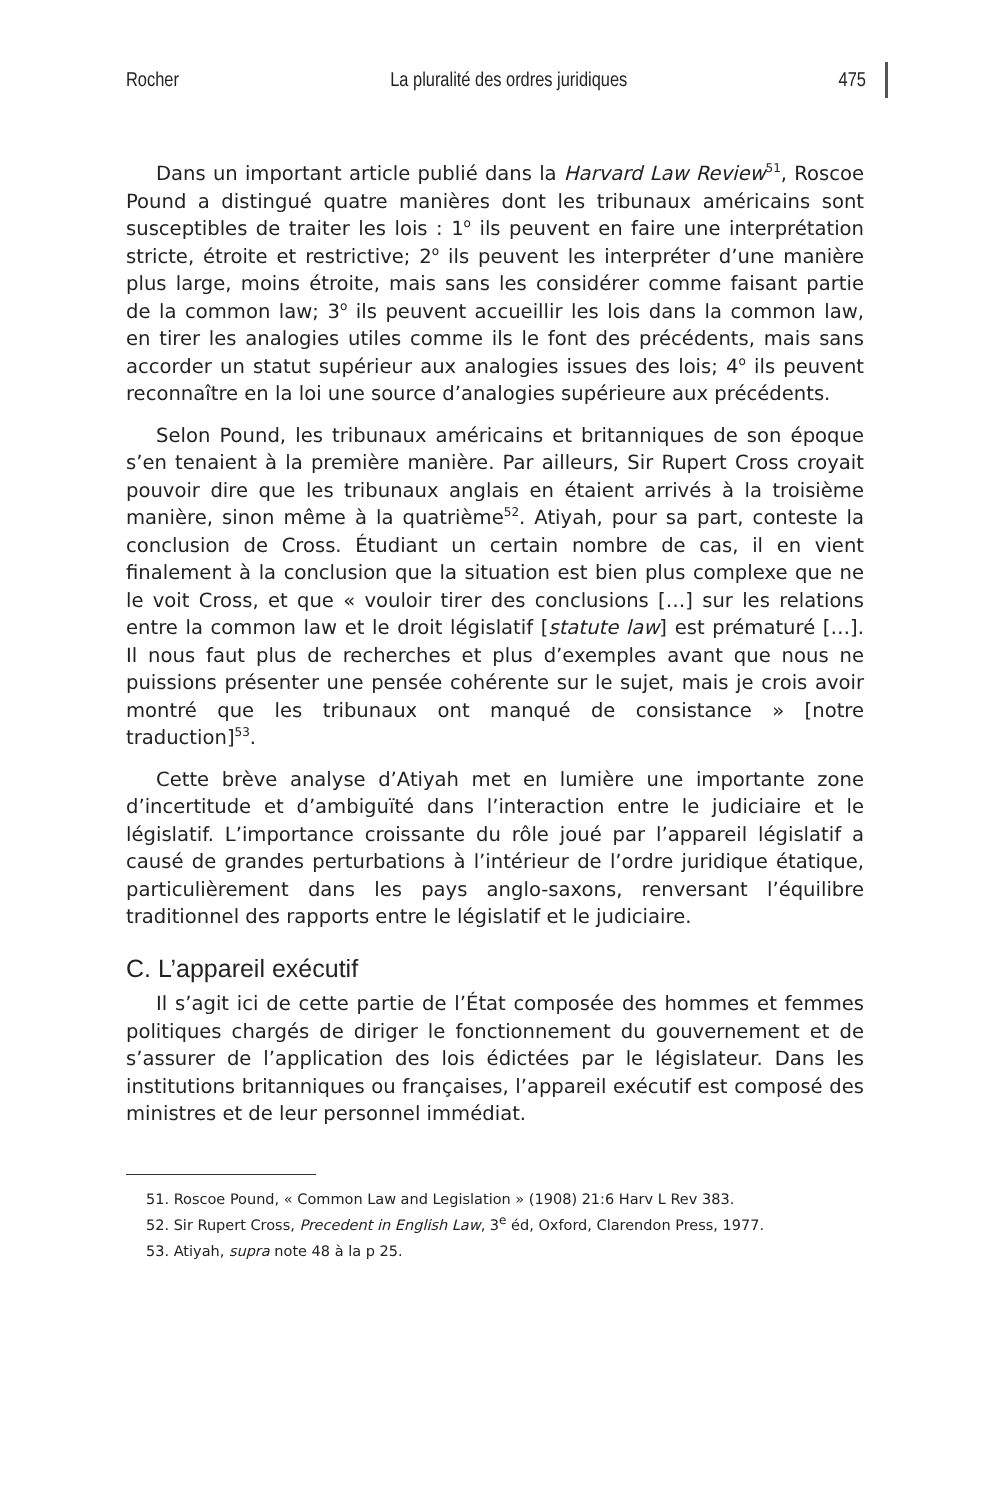Rocher La pluralité des ordres juridiques 475
Dans un important article publié dans la Harvard Law Review<sup>51</sup>, Roscoe Pound a distingué quatre manières dont les tribunaux américains sont susceptibles de traiter les lois : 1<sup>o</sup> ils peuvent en faire une interprétation stricte, étroite et restrictive; 2<sup>o</sup> ils peuvent les interpréter d’une manière plus large, moins étroite, mais sans les considérer comme faisant partie de la common law; 3<sup>o</sup> ils peuvent accueillir les lois dans la common law, en tirer les analogies utiles comme ils le font des précédents, mais sans accorder un statut supérieur aux analogies issues des lois; 4<sup>o</sup> ils peuvent reconnaître en la loi une source d’analogies supérieure aux précédents.
Selon Pound, les tribunaux américains et britanniques de son époque s’en tenaient à la première manière. Par ailleurs, Sir Rupert Cross croyait pouvoir dire que les tribunaux anglais en étaient arrivés à la troisième manière, sinon même à la quatrième<sup>52</sup>. Atiyah, pour sa part, conteste la conclusion de Cross. Étudiant un certain nombre de cas, il en vient finalement à la conclusion que la situation est bien plus complexe que ne le voit Cross, et que « vouloir tirer des conclusions […] sur les relations entre la common law et le droit législatif [statute law] est prématuré […]. Il nous faut plus de recherches et plus d’exemples avant que nous ne puissions présenter une pensée cohérente sur le sujet, mais je crois avoir montré que les tribunaux ont manqué de consistance » [notre traduction]<sup>53</sup>.
Cette brève analyse d’Atiyah met en lumière une importante zone d’incertitude et d’ambiguïté dans l’interaction entre le judiciaire et le législatif. L’importance croissante du rôle joué par l’appareil législatif a causé de grandes perturbations à l’intérieur de l’ordre juridique étatique, particulièrement dans les pays anglo-saxons, renversant l’équilibre traditionnel des rapports entre le législatif et le judiciaire.
C. L’appareil exécutif
Il s’agit ici de cette partie de l’État composée des hommes et femmes politiques chargés de diriger le fonctionnement du gouvernement et de s’assurer de l’application des lois édictées par le législateur. Dans les institutions britanniques ou françaises, l’appareil exécutif est composé des ministres et de leur personnel immédiat.
51. Roscoe Pound, « Common Law and Legislation » (1908) 21:6 Harv L Rev 383.
52. Sir Rupert Cross, Precedent in English Law, 3<sup>e</sup> éd, Oxford, Clarendon Press, 1977.
53. Atiyah, supra note 48 à la p 25.